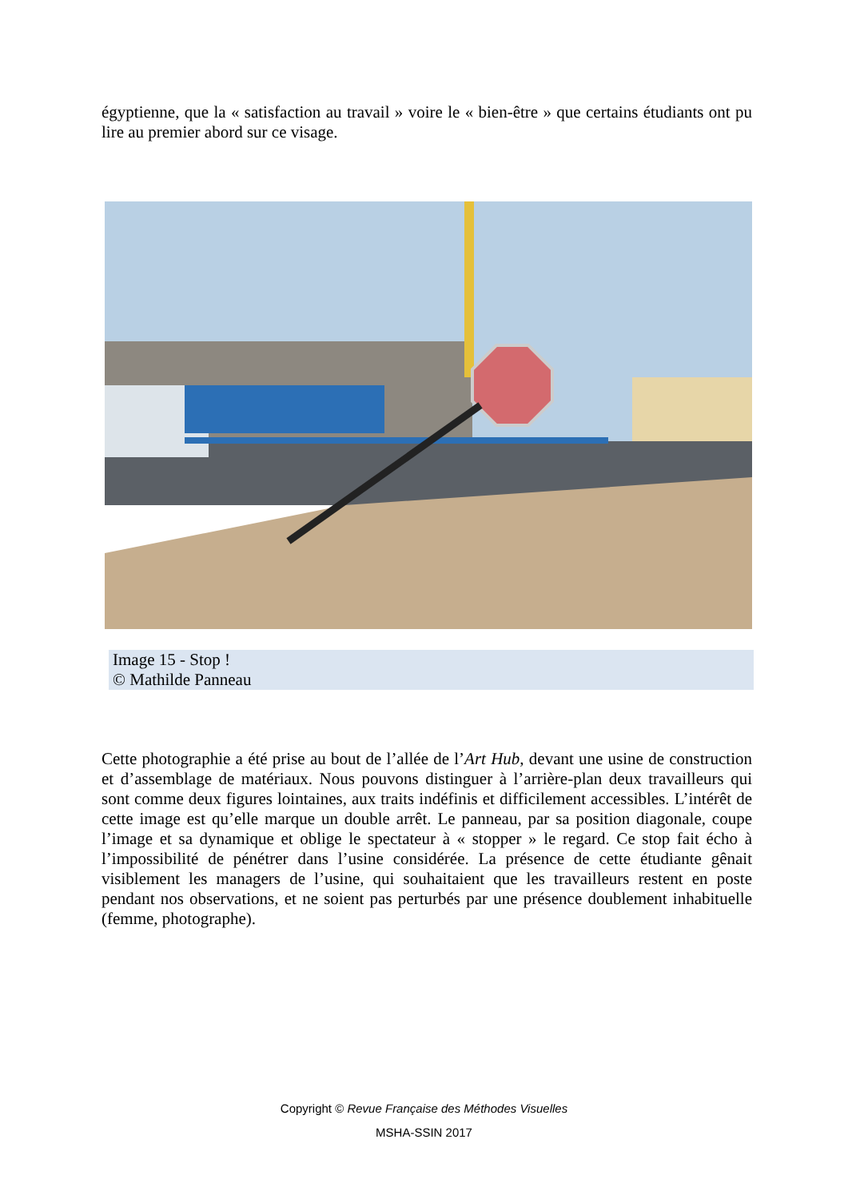égyptienne, que la « satisfaction au travail » voire le « bien-être » que certains étudiants ont pu lire au premier abord sur ce visage.
Image 15 - Stop !
© Mathilde Panneau
Cette photographie a été prise au bout de l’allée de l’Art Hub, devant une usine de construction et d’assemblage de matériaux. Nous pouvons distinguer à l’arrière-plan deux travailleurs qui sont comme deux figures lointaines, aux traits indéfinis et difficilement accessibles. L’intérêt de cette image est qu’elle marque un double arrêt. Le panneau, par sa position diagonale, coupe l’image et sa dynamique et oblige le spectateur à « stopper » le regard. Ce stop fait écho à l’impossibilité de pénétrer dans l’usine considérée. La présence de cette étudiante gênait visiblement les managers de l’usine, qui souhaitaient que les travailleurs restent en poste pendant nos observations, et ne soient pas perturbés par une présence doublement inhabituelle (femme, photographe).
Copyright © Revue Française des Méthodes Visuelles
MSHA-SSIN 2017